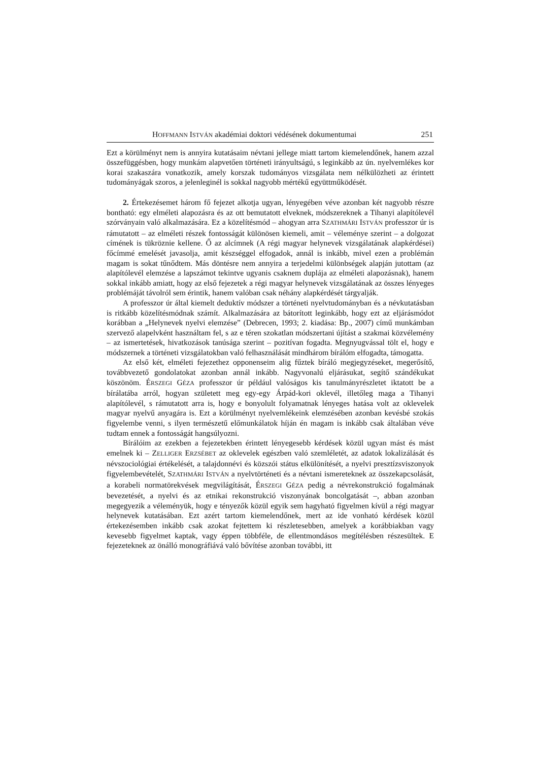HOFFMANN ISTVÁN akadémiai doktori védésének dokumentumai 251
Ezt a körülményt nem is annyira kutatásaim névtani jellege miatt tartom kiemelendőnek, hanem azzal összefüggésben, hogy munkám alapvetően történeti irányultságú, s leginkább az ún. nyelvemlékes kor korai szakaszára vonatkozik, amely korszak tudományos vizsgálata nem nélkülözheti az érintett tudományágak szoros, a jelenleginél is sokkal nagyobb mértékű együttműködését.
2. Értekezésemet három fő fejezet alkotja ugyan, lényegében véve azonban két nagyobb részre bontható: egy elméleti alapozásra és az ott bemutatott elveknek, módszereknek a Tihanyi alapítólevél szórványain való alkalmazására. Ez a közelítésmód – ahogyan arra SZATHMÁRI ISTVÁN professzor úr is rámutatott – az elméleti részek fontosságát különösen kiemeli, amit – véleménye szerint – a dolgozat címének is tükröznie kellene. Ő az alcímnek (A régi magyar helynevek vizsgálatának alapkérdései) főcímmé emelését javasolja, amit készséggel elfogadok, annál is inkább, mivel ezen a problémán magam is sokat tűnődtem. Más döntésre nem annyira a terjedelmi különbségek alapján jutottam (az alapítólevél elemzése a lapszámot tekintve ugyanis csaknem duplája az elméleti alapozásnak), hanem sokkal inkább amiatt, hogy az első fejezetek a régi magyar helynevek vizsgálatának az összes lényeges problémáját távolról sem érintik, hanem valóban csak néhány alapkérdését tárgyalják.
A professzor úr által kiemelt deduktív módszer a történeti nyelvtudományban és a névkutatásban is ritkább közelítésmódnak számít. Alkalmazására az bátorított leginkább, hogy ezt az eljárásmódot korábban a „Helynevek nyelvi elemzése” (Debrecen, 1993; 2. kiadása: Bp., 2007) című munkámban szervező alapelvként használtam fel, s az e téren szokatlan módszertani újítást a szakmai közvélemény – az ismertetések, hivatkozások tanúsága szerint – pozitívan fogadta. Megnyugvással tölt el, hogy e módszernek a történeti vizsgálatokban való felhasználását mindhárom bírálóm elfogadta, támogatta.
Az első két, elméleti fejezethez opponenseim alig fűztek bíráló megjegyzéseket, megerősítő, továbbvezető gondolatokat azonban annál inkább. Nagyvonalú eljárásukat, segítő szándékukat köszönöm. ÉRSZEGI GÉZA professzor úr például valóságos kis tanulmányrészletet iktatott be a bírálatába arról, hogyan született meg egy-egy Árpád-kori oklevél, illetőleg maga a Tihanyi alapítólevél, s rámutatott arra is, hogy e bonyolult folyamatnak lényeges hatása volt az oklevelek magyar nyelvű anyagára is. Ezt a körülményt nyelvemlékeink elemzésében azonban kevésbé szokás figyelembe venni, s ilyen természetű előmunkálatok híján én magam is inkább csak általában véve tudtam ennek a fontosságát hangsúlyozni.
Bírálóim az ezekben a fejezetekben érintett lényegesebb kérdések közül ugyan mást és mást emelnek ki – ZELLIGER ERZSÉBET az oklevelek egészben való szemléletét, az adatok lokalizálását és névszociológiai értékelését, a talajdonnévi és közszói státus elkülönítését, a nyelvi presztízsviszonyok figyelembevételét, SZATHMÁRI ISTVÁN a nyelvtörténeti és a névtani ismereteknek az összekapcsolását, a korabeli normatörekvések megvilágítását, ÉRSZEGI GÉZA pedig a névrekonstrukció fogalmának bevezetését, a nyelvi és az etnikai rekonstrukció viszonyának boncolgatását –, abban azonban megegyezik a véleményük, hogy e tényezők közül egyik sem hagyható figyelmen kívül a régi magyar helynevek kutatásában. Ezt azért tartom kiemelendőnek, mert az ide vonható kérdések közül értekezésemben inkább csak azokat fejtettem ki részletesebben, amelyek a korábbiakban vagy kevesebb figyelmet kaptak, vagy éppen többféle, de ellentmondásos megítélésben részesültek. E fejezeteknek az önálló monográfiává való bővítése azonban további, itt